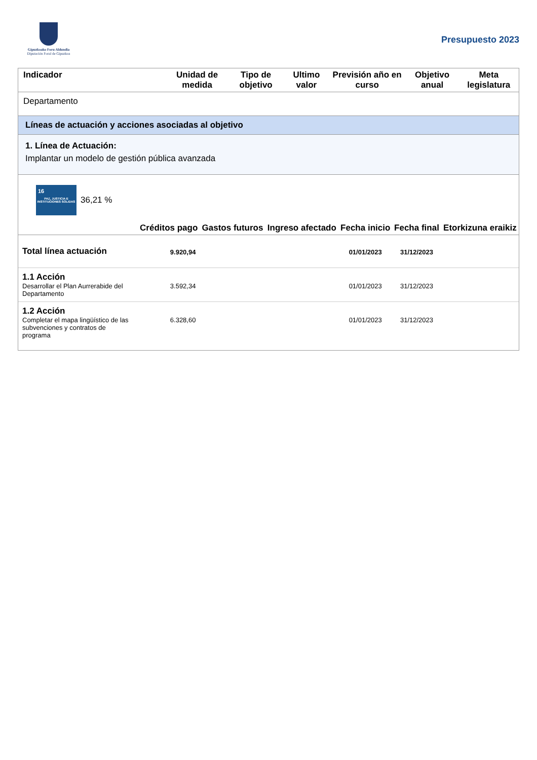Gipuzkoako Foru Aldundia
Diputación Foral de Gipuzkoa
Presupuesto 2023
| Indicador | Unidad de medida | Tipo de objetivo | Ultimo valor | Previsión año en curso | Objetivo anual | Meta legislatura |
| --- | --- | --- | --- | --- | --- | --- |
| Departamento | | | | | | |
Líneas de actuación y acciones asociadas al objetivo
1. Línea de Actuación:
Implantar un modelo de gestión pública avanzada
16
PAZ, JUSTICIA E INSTITUCIONES SÓLIDAS
36,21 %
| | Créditos pago | Gastos futuros | Ingreso afectado | Fecha inicio | Fecha final | Etorkizuna eraikiz |
| --- | --- | --- | --- | --- | --- | --- |
| Total línea actuación | 9.920,94 | | | 01/01/2023 | 31/12/2023 | |
| 1.1 Acción Desarrollar el Plan Aurrerabide del Departamento | 3.592,34 | | | 01/01/2023 | 31/12/2023 | |
| 1.2 Acción Completar el mapa lingüístico de las subvenciones y contratos de programa | 6.328,60 | | | 01/01/2023 | 31/12/2023 | |